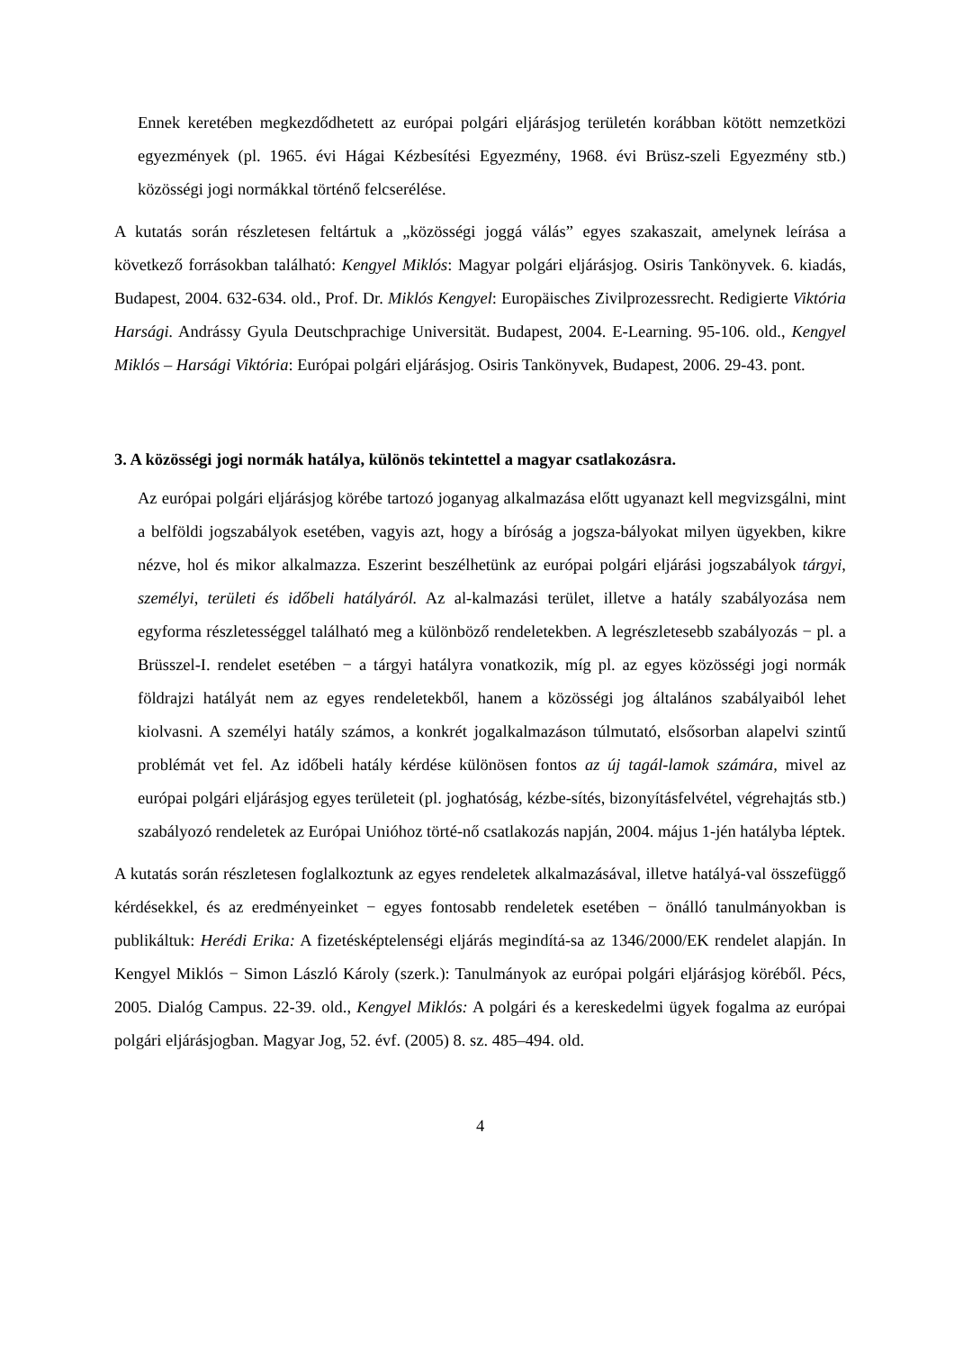Ennek keretében megkezdődhetett az európai polgári eljárásjog területén korábban kötött nemzetközi egyezmények (pl. 1965. évi Hágai Kézbesítési Egyezmény, 1968. évi Brüsz-szeli Egyezmény stb.) közösségi jogi normákkal történő felcserélése.
A kutatás során részletesen feltártuk a „közösségi joggá válás” egyes szakaszait, amelynek leírása a következő forrásokban található: Kengyel Miklós: Magyar polgári eljárásjog. Osiris Tankönyvek. 6. kiadás, Budapest, 2004. 632-634. old., Prof. Dr. Miklós Kengyel: Europäisches Zivilprozessrecht. Redigierte Viktória Harsági. Andrássy Gyula Deutschprachige Universität. Budapest, 2004. E-Learning. 95-106. old., Kengyel Miklós – Harsági Viktória: Európai polgári eljárásjog. Osiris Tankönyvek, Budapest, 2006. 29-43. pont.
3. A közösségi jogi normák hatálya, különös tekintettel a magyar csatlakozásra.
Az európai polgári eljárásjog körébe tartozó joganyag alkalmazása előtt ugyanazt kell megvizsgálni, mint a belföldi jogszabályok esetében, vagyis azt, hogy a bíróság a jogsza-bályokat milyen ügyekben, kikre nézve, hol és mikor alkalmazza. Eszerint beszélhetünk az európai polgári eljárási jogszabályok tárgyi, személyi, területi és időbeli hatályáról. Az al-kalmazási terület, illetve a hatály szabályozása nem egyforma részletességgel található meg a különböző rendeletekben. A legrészletesebb szabályozás − pl. a Brüsszel-I. rendelet esetében − a tárgyi hatályra vonatkozik, míg pl. az egyes közösségi jogi normák földrajzi hatályát nem az egyes rendeletekből, hanem a közösségi jog általános szabályaiból lehet kiolvasni. A személyi hatály számos, a konkrét jogalkalmazáson túlmutató, elsősorban alapelvi szintű problémát vet fel. Az időbeli hatály kérdése különösen fontos az új tagál-lamok számára, mivel az európai polgári eljárásjog egyes területeit (pl. joghatóság, kézbe-sítés, bizonyításfelvétel, végrehajtás stb.) szabályozó rendeletek az Európai Unióhoz törté-nő csatlakozás napján, 2004. május 1-jén hatályba léptek.
A kutatás során részletesen foglalkoztunk az egyes rendeletek alkalmazásával, illetve hatályá-val összefüggő kérdésekkel, és az eredményeinket − egyes fontosabb rendeletek esetében − önálló tanulmányokban is publikáltuk: Herédi Erika: A fizetésképtelenségi eljárás megindítá-sa az 1346/2000/EK rendelet alapján. In Kengyel Miklós − Simon László Károly (szerk.): Tanulmányok az európai polgári eljárásjog köréből. Pécs, 2005. Dialóg Campus. 22-39. old., Kengyel Miklós: A polgári és a kereskedelmi ügyek fogalma az európai polgári eljárásjogban. Magyar Jog, 52. évf. (2005) 8. sz. 485–494. old.
4